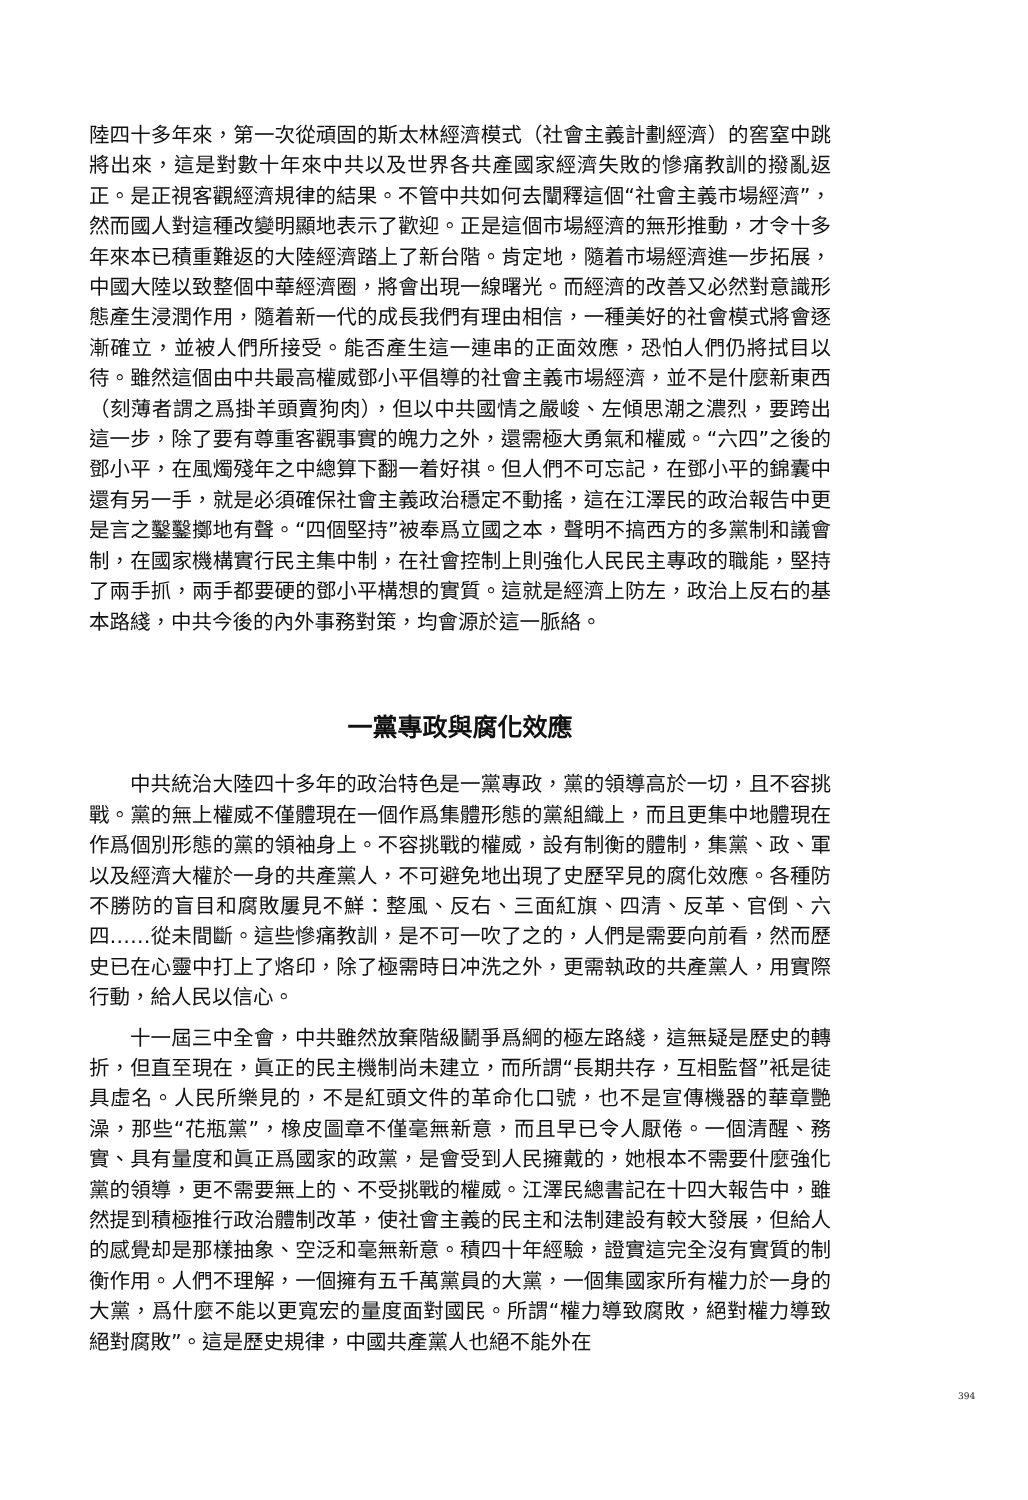陸四十多年來，第一次從頑固的斯太林經濟模式（社會主義計劃經濟）的窖窒中跳將出來，這是對數十年來中共以及世界各共產國家經濟失敗的慘痛教訓的撥亂返正。是正視客觀經濟規律的結果。不管中共如何去闡釋這個“社會主義市場經濟”，然而國人對這種改變明顯地表示了歡迎。正是這個市場經濟的無形推動，才令十多年來本已積重難返的大陸經濟踏上了新台階。肯定地，隨着市場經濟進一步拓展，中國大陸以致整個中華經濟圈，將會出現一線曙光。而經濟的改善又必然對意識形態產生浸潤作用，隨着新一代的成長我們有理由相信，一種美好的社會模式將會逐漸確立，並被人們所接受。能否產生這一連串的正面效應，恐怕人們仍將拭目以待。雖然這個由中共最高權威鄧小平倡導的社會主義市場經濟，並不是什麼新東西（刻薄者謂之爲掛羊頭賣狗肉），但以中共國情之嚴峻、左傾思潮之濃烈，要跨出這一步，除了要有尊重客觀事實的魄力之外，還需極大勇氣和權威。“六四”之後的鄧小平，在風燭殘年之中總算下翻一着好祺。但人們不可忘記，在鄧小平的錦囊中還有另一手，就是必須確保社會主義政治穩定不動搖，這在江澤民的政治報告中更是言之鑿鑿擲地有聲。“四個堅持”被奉爲立國之本，聲明不搞西方的多黨制和議會制，在國家機構實行民主集中制，在社會控制上則強化人民民主專政的職能，堅持了兩手抓，兩手都要硬的鄧小平構想的實質。這就是經濟上防左，政治上反右的基本路綫，中共今後的內外事務對策，均會源於這一脈絡。
一黨專政與腐化效應
中共統治大陸四十多年的政治特色是一黨專政，黨的領導高於一切，且不容挑戰。黨的無上權威不僅體現在一個作爲集體形態的黨組織上，而且更集中地體現在作爲個別形態的黨的領袖身上。不容挑戰的權威，設有制衡的體制，集黨、政、軍以及經濟大權於一身的共產黨人，不可避免地出現了史歷罕見的腐化效應。各種防不勝防的盲目和腐敗屢見不鮮：整風、反右、三面紅旗、四清、反革、官倒、六四……從未間斷。這些慘痛教訓，是不可一吹了之的，人們是需要向前看，然而歷史已在心靈中打上了烙印，除了極需時日冲洗之外，更需執政的共產黨人，用實際行動，給人民以信心。
十一屆三中全會，中共雖然放棄階級鬭爭爲綱的極左路綫，這無疑是歷史的轉折，但直至現在，眞正的民主機制尚未建立，而所謂“長期共存，互相監督”衹是徒具虛名。人民所樂見的，不是紅頭文件的革命化口號，也不是宣傳機器的華章艷澡，那些“花瓶黨”，橡皮圖章不僅毫無新意，而且早已令人厭倦。一個清醒、務實、具有量度和眞正爲國家的政黨，是會受到人民擁戴的，她根本不需要什麼強化黨的領導，更不需要無上的、不受挑戰的權威。江澤民總書記在十四大報告中，雖然提到積極推行政治體制改革，使社會主義的民主和法制建設有較大發展，但給人的感覺却是那樣抽象、空泛和毫無新意。積四十年經驗，證實這完全沒有實質的制衡作用。人們不理解，一個擁有五千萬黨員的大黨，一個集國家所有權力於一身的大黨，爲什麼不能以更寬宏的量度面對國民。所謂“權力導致腐敗，絕對權力導致絕對腐敗”。這是歷史規律，中國共產黨人也絕不能外在
394